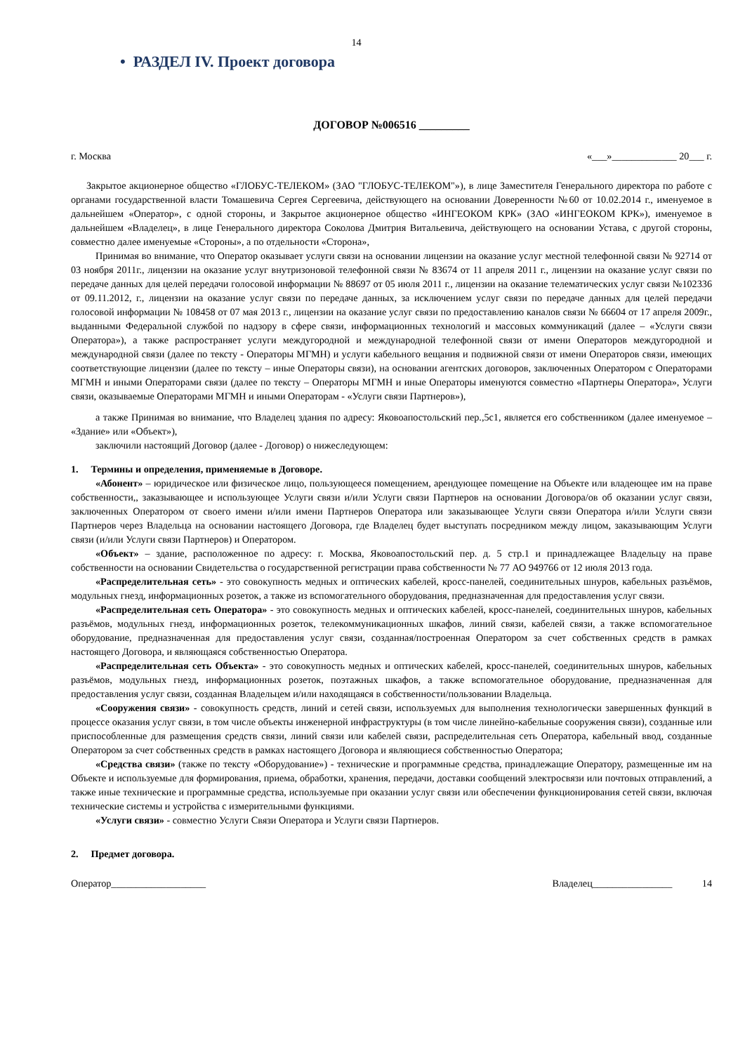14
• РАЗДЕЛ IV. Проект договора
ДОГОВОР №006516 _________
г. Москва «___»_____________ 20___ г.
Закрытое акционерное общество «ГЛОБУС-ТЕЛЕКОМ» (ЗАО "ГЛОБУС-ТЕЛЕКОМ"»), в лице Заместителя Генерального директора по работе с органами государственной власти Томашевича Сергея Сергеевича, действующего на основании Доверенности №60 от 10.02.2014 г., именуемое в дальнейшем «Оператор», с одной стороны, и Закрытое акционерное общество «ИНГЕОКОМ КРК» (ЗАО «ИНГЕОКОМ КРК»), именуемое в дальнейшем «Владелец», в лице Генерального директора Соколова Дмитрия Витальевича, действующего на основании Устава, с другой стороны, совместно далее именуемые «Стороны», а по отдельности «Сторона»,
Принимая во внимание, что Оператор оказывает услуги связи на основании лицензии на оказание услуг местной телефонной связи № 92714 от 03 ноября 2011г., лицензии на оказание услуг внутризоновой телефонной связи № 83674 от 11 апреля 2011 г., лицензии на оказание услуг связи по передаче данных для целей передачи голосовой информации № 88697 от 05 июля 2011 г., лицензии на оказание телематических услуг связи №102336 от 09.11.2012, г., лицензии на оказание услуг связи по передаче данных, за исключением услуг связи по передаче данных для целей передачи голосовой информации № 108458 от 07 мая 2013 г., лицензии на оказание услуг связи по предоставлению каналов связи № 66604 от 17 апреля 2009г., выданными Федеральной службой по надзору в сфере связи, информационных технологий и массовых коммуникаций (далее – «Услуги связи Оператора»), а также распространяет услуги междугородной и международной телефонной связи от имени Операторов междугородной и международной связи (далее по тексту - Операторы МГМН) и услуги кабельного вещания и подвижной связи от имени Операторов связи, имеющих соответствующие лицензии (далее по тексту – иные Операторы связи), на основании агентских договоров, заключенных Оператором с Операторами МГМН и иными Операторами связи (далее по тексту – Операторы МГМН и иные Операторы именуются совместно «Партнеры Оператора», Услуги связи, оказываемые Операторами МГМН и иными Операторам - «Услуги связи Партнеров»),
а также Принимая во внимание, что Владелец здания по адресу: Яковоапостольский пер.,5с1, является его собственником (далее именуемое – «Здание» или «Объект»),
заключили настоящий Договор (далее - Договор) о нижеследующем:
1. Термины и определения, применяемые в Договоре.
«Абонент» – юридическое или физическое лицо, пользующееся помещением, арендующее помещение на Объекте или владеющее им на праве собственности,, заказывающее и использующее Услуги связи и/или Услуги связи Партнеров на основании Договора/ов об оказании услуг связи, заключенных Оператором от своего имени и/или имени Партнеров Оператора или заказывающее Услуги связи Оператора и/или Услуги связи Партнеров через Владельца на основании настоящего Договора, где Владелец будет выступать посредником между лицом, заказывающим Услуги связи (и/или Услуги связи Партнеров) и Оператором.
«Объект» – здание, расположенное по адресу: г. Москва, Яковоапостольский пер. д. 5 стр.1 и принадлежащее Владельцу на праве собственности на основании Свидетельства о государственной регистрации права собственности № 77 АО 949766 от 12 июля 2013 года.
«Распределительная сеть» - это совокупность медных и оптических кабелей, кросс-панелей, соединительных шнуров, кабельных разъёмов, модульных гнезд, информационных розеток, а также из вспомогательного оборудования, предназначенная для предоставления услуг связи.
«Распределительная сеть Оператора» - это совокупность медных и оптических кабелей, кросс-панелей, соединительных шнуров, кабельных разъёмов, модульных гнезд, информационных розеток, телекоммуникационных шкафов, линий связи, кабелей связи, а также вспомогательное оборудование, предназначенная для предоставления услуг связи, созданная/построенная Оператором за счет собственных средств в рамках настоящего Договора, и являющаяся собственностью Оператора.
«Распределительная сеть Объекта» - это совокупность медных и оптических кабелей, кросс-панелей, соединительных шнуров, кабельных разъёмов, модульных гнезд, информационных розеток, поэтажных шкафов, а также вспомогательное оборудование, предназначенная для предоставления услуг связи, созданная Владельцем и/или находящаяся в собственности/пользовании Владельца.
«Сооружения связи» - совокупность средств, линий и сетей связи, используемых для выполнения технологически завершенных функций в процессе оказания услуг связи, в том числе объекты инженерной инфраструктуры (в том числе линейно-кабельные сооружения связи), созданные или приспособленные для размещения средств связи, линий связи или кабелей связи, распределительная сеть Оператора, кабельный ввод, созданные Оператором за счет собственных средств в рамках настоящего Договора и являющиеся собственностью Оператора;
«Средства связи» (также по тексту «Оборудование») - технические и программные средства, принадлежащие Оператору, размещенные им на Объекте и используемые для формирования, приема, обработки, хранения, передачи, доставки сообщений электросвязи или почтовых отправлений, а также иные технические и программные средства, используемые при оказании услуг связи или обеспечении функционирования сетей связи, включая технические системы и устройства с измерительными функциями.
«Услуги связи» - совместно Услуги Связи Оператора и Услуги связи Партнеров.
2. Предмет договора.
Оператор___________________ Владелец________________ 14